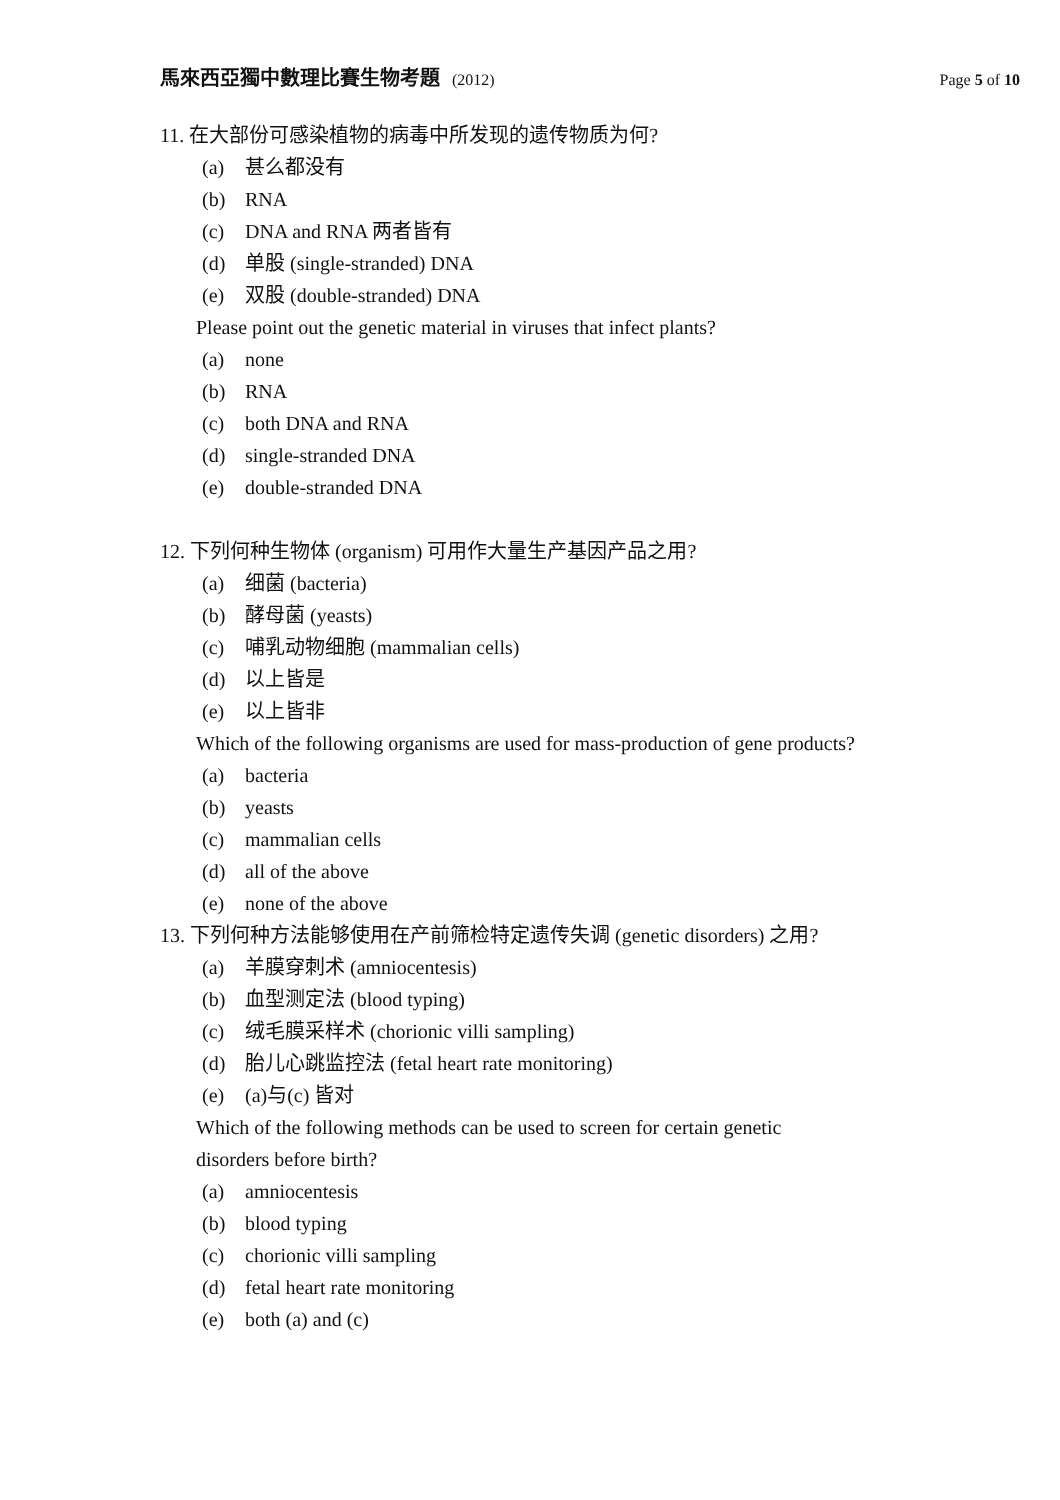馬來西亞獨中數理比賽生物考題 (2012)
Page 5 of 10
11. 在大部份可感染植物的病毒中所发现的遗传物质为何?
(a) 甚么都没有
(b) RNA
(c) DNA and RNA 两者皆有
(d) 单股 (single-stranded) DNA
(e) 双股 (double-stranded) DNA
Please point out the genetic material in viruses that infect plants?
(a) none
(b) RNA
(c) both DNA and RNA
(d) single-stranded DNA
(e) double-stranded DNA
12. 下列何种生物体 (organism) 可用作大量生产基因产品之用?
(a) 细菌 (bacteria)
(b) 酵母菌 (yeasts)
(c) 哺乳动物细胞 (mammalian cells)
(d) 以上皆是
(e) 以上皆非
Which of the following organisms are used for mass-production of gene products?
(a) bacteria
(b) yeasts
(c) mammalian cells
(d) all of the above
(e) none of the above
13. 下列何种方法能够使用在产前筛检特定遗传失调 (genetic disorders) 之用?
(a) 羊膜穿刺术 (amniocentesis)
(b) 血型测定法 (blood typing)
(c) 绒毛膜采样术 (chorionic villi sampling)
(d) 胎儿心跳监控法 (fetal heart rate monitoring)
(e) (a)与(c) 皆对
Which of the following methods can be used to screen for certain genetic
disorders before birth?
(a) amniocentesis
(b) blood typing
(c) chorionic villi sampling
(d) fetal heart rate monitoring
(e) both (a) and (c)